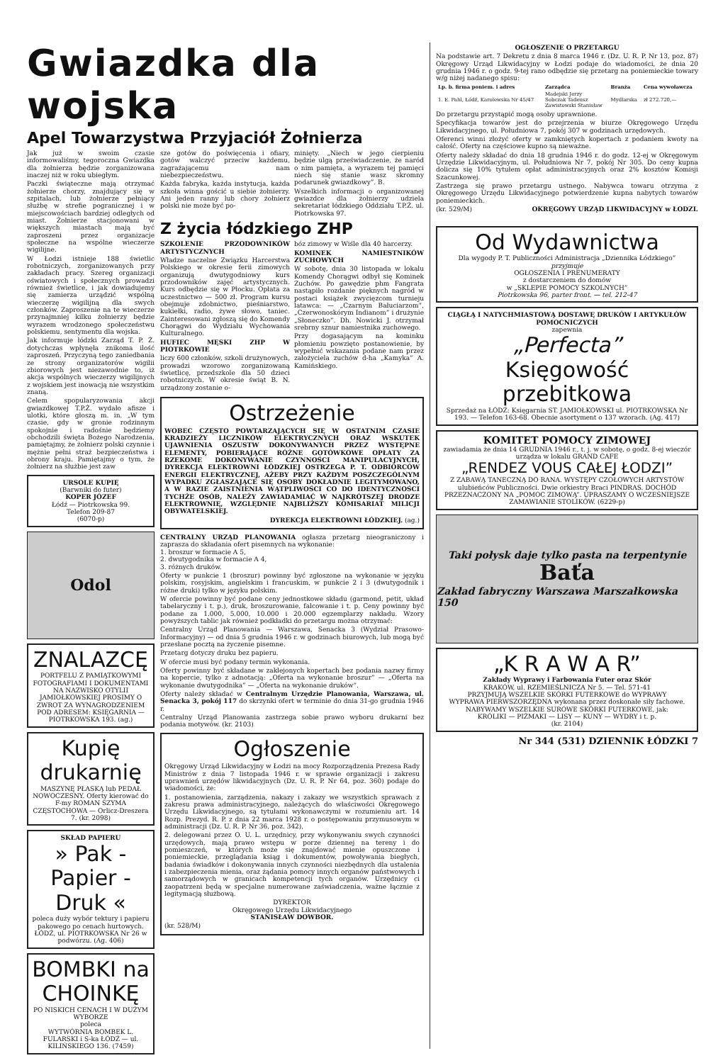Gwiazdka dla wojska
Apel Towarzystwa Przyjaciół Żołnierza
Jak już w swoim czasie informowaliśmy, tegoroczna Gwiazdka dla żołnierza będzie zorganizowana inaczej niż w roku ubiegłym.
Paczki świąteczne mają otrzymać żołnierze chorzy, znajdujący się w szpitalach, lub żołnierze pełniący służbę w strefie pogranicznej i w miejscowościach bardziej odległych od miast. Żołnierze stacjonowani w większych miastach mają być zaproszeni przez organizacje społeczne na wspólne wieczerze wigilijne.
W Łodzi istnieje 188 świetlic robotniczych, zorganizowanych przy zakładach pracy. Szereg organizacji oświatowych i społecznych prowadzi również świetlice, i jak dowiadujemy się zamierza urządzić wspólną wieczerzę wigilijną dla swych członków. Zaproszenie na te wieczerze przynajmniej kilku żołnierzy będzie wyrazem wrodzonego społeczeństwu polskiemu, sentymentu dla wojska.
Jak informuje łódzki Zarząd T. P. Ż. dotychczas wpłynęła znikoma ilość zaproszeń. Przyczyną tego zaniedbania ze strony organizatorów wigilii zbiorowych jest niezawodnie to, iż akcja wspólnych wieczerzy wigilijnych z wojskiem jest inowacją nie wszystkim znaną.
Celem spopularyzowania akcji gwiazdkowej T.P.Ż. wydało afisze i ulotki, które głoszą m. in. „W tym czasie, gdy w gronie rodzinnym spokojnie i radośnie będziemy obchodzili święta Bożego Narodzenia, pamiętajmy, że żołnierz polski czynnie i mężnie pełni straż bezpieczeństwa i obrony kraju. Pamiętajmy o tym, że żołnierz na służbie jest zaw
URSOLE KUPIĘ
(Barwniki do futer)
KOPER JÓZEF
Łódź — Piotrkowska 99.
Telefon 209-87
(6070-p)
Odol
ZNALAZCĘ
PORTFELU Z PAMIĄTKOWYMI FOTOGRAFIAMI I DOKUMENTAMI NA NAZWISKO OTYLII JAMIOŁKOWSKIEJ PROSIMY O ZWROT ZA WYNAGRODZENIEM POD ADRESEM: KSIĘGARNIA — PIOTRKOWSKA 193. (ag.)
Kupię drukarnię
MASZYNĘ PŁASKĄ lub PEDAŁ NOWOCZESNY. Oferty kierować do F-my ROMAN SZYMA CZĘSTOCHOWA — Orlicz-Dreszera 7. (kr. 2098)
SKŁAD PAPIERU
» Pak - Papier - Druk «
poleca duży wybór tektury i papieru pakowego po cenach hurtowych. ŁÓDŹ, ul. PIOTRKOWSKA Nr 26 w podwórzu. (Ag. 406)
BOMBKI na CHOINKĘ
PO NISKICH CENACH I W DUŻYM WYBORZE
poleca
WYTWÓRNIA BOMBEK L. FULARSKI i S-ka ŁÓDŹ — ul. KILIŃSKIEGO 136. (7459)
sze gotów do poświęcenia i ofiary, gotów walczyć przeciw każdemu, zagrażającemu nam niebezpieczeństwu.
Każda fabryka, każda instytucja, każda szkoła winna gościć u siebie żołnierzy. Ani jeden ranny lub chory żołnierz polski nie może być po-
minięty. „Niech w jego cierpieniu będzie ulgą przeświadczenie, że naród o nim pamięta, a wyrazem tej pamięci niech się stanie wasz skromny podarunek gwiazdkowy”. B.
Wszelkich informacji o organizowanej gwiazdce dla żołnierzy udziela sekretariat łódzkiego Oddziału T.P.Ż. ul. Piotrkowska 97.
Z życia łódzkiego ZHP
SZKOLENIE PRZODOWNIKÓW ARTYSTYCZNYCH
Władze naczelne Związku Harcerstwa Polskiego w okresie ferii zimowych organizują dwutygodniowy kurs przodowników zajęć artystycznych. Kurs odbędzie się w Płocku. Opłata za uczestnictwo — 500 zł. Program kursu obejmuje zdobnictwo, pieśniarstwo, kukiełki, radio, żywe słowo, taniec. Zainteresowani zgłoszą się do Komendy Chorągwi do Wydziału Wychowania Kulturalnego.
HUFIEC MĘSKI ZHP W PIOTRKOWIE
liczy 600 członków, szkoli drużynowych, prowadzi wzorowo zorganizowaną świetlicę, przedszkole dla 50 dzieci robotniczych. W okresie świąt B. N. urządzony zostanie o-
bóz zimowy w Wiśle dla 40 harcerzy.
KOMINEK NAMIESTNIKÓW ZUCHOWYCH
W sobotę, dnia 30 listopada w lokalu Komendy Chorągwi odbył się Kominek Zuchów. Po gawędzie phm Fangrata nastąpiło rozdanie pięknych nagród w postaci książek zwycięzcom turnieju latawca: — „Czarnym Bałuciarzom”, „Czerwonoskórym Indianom” i drużynie „Słoneczko”. Dh. Nowicki J. otrzymał srebrny sznur namiestnika zuchowego.
Przy dogasającym na kominku płomieniu powzięto postanowienie, by wypełnić wskazania podane nam przez założyciela zuchów d-ha „Kamyka” A. Kamińskiego.
Ostrzeżenie
WOBEC CZĘSTO POWTARZAJĄCYCH SIĘ W OSTATNIM CZASIE KRADZIEŻY LICZNIKÓW ELEKTRYCZNYCH ORAZ WSKUTEK UJAWNIENIA OSZUSTW DOKONYWANYCH PRZEZ WYSTĘPNE ELEMENTY, POBIERAJĄCE RÓŻNE GOTÓWKOWE OPŁATY ZA RZEKOME DOKONYWANIE CZYNNOŚCI MANIPULACYJNYCH, DYREKCJA ELEKTROWNI ŁÓDZKIEJ OSTRZEGA P. T. ODBIORCÓW ENERGII ELEKTRYCZNEJ, AŻEBY PRZY KAŻDYM POSZCZEGÓLNYM WYPADKU ZGŁASZAJĄCE SIĘ OSOBY DOKŁADNIE LEGITYMOWANO, A W RAZIE ZAISTNIENIA WĄTPLIWOŚCI CO DO IDENTYCZNOŚCI TYCHŻE OSÓB, NALEŻY ZAWIADAMIAĆ W NAJKRÓTSZEJ DRODZE ELEKTROWNIĘ, WZGLĘDNIE NAJBLIŻSZY KOMISARIAT MILICJI OBYWATELSKIEJ.
DYREKCJA ELEKTROWNI ŁÓDZKIEJ. (ag.)
CENTRALNY URZĄD PLANOWANIA ogłasza przetarg nieograniczony i zaprasza do składania ofert pisemnych na wykonanie:
1. broszur w formacie A 5,
2. dwutygodnika w formacie A 4,
3. różnych druków.
Oferty w punkcie 1 (broszur) powinny być zgłoszone na wykonanie w języku polskim, rosyjskim, angielskim i francuskim, w punkcie 2 i 3 (dwutygodnik i różne druki) tylko w języku polskim.
W ofercie powinny być podane ceny jednostkowe składu (garmond, petit, układ tabelaryczny i t. p.), druk, broszurowanie, falcowanie i t. p. Ceny powinny być podane za 1.000, 5.000, 10.000 i 20.000 egzemplarzy nakładu. Wzory powyższych tablic jak również podkładki do przetargu można otrzymać:
Centralny Urząd Planowania — Warszawa, Senacka 3 (Wydział Prasowo-Informacyjny) — od dnia 5 grudnia 1946 r. w godzinach biurowych, lub mogą być przesłane pocztą na życzenie pisemne.
Przetarg dotyczy druku bez papieru.
W ofercie musi być podany termin wykonania.
Oferty powinny być składane w zaklejonych kopertach bez podania nazwy firmy na kopercie, tylko z adnotacją: „Oferta na wykonanie broszur” — „Oferta na wykonanie dwutygodnika” — „Oferta na wykonanie druków”.
Oferty należy składać w Centralnym Urzędzie Planowania, Warszawa, ul. Senacka 3, pokój 117 do skrzynki ofert w terminie do dnia 31-go grudnia 1946 r.
Centralny Urząd Planowania zastrzega sobie prawo wyboru drukarni bez podania motywów. (kr. 2103)
Ogłoszenie
Okręgowy Urząd Likwidacyjny w Łodzi na mocy Rozporządzenia Prezesa Rady Ministrów z dnia 7 listopada 1946 r. w sprawie organizacji i zakresu uprawnień urzędów likwidacyjnych (Dz. U. R. P. Nr 64, poz. 360) podaje do wiadomości, że:
1. postanowienia, zarządzenia, nakazy i zakazy we wszystkich sprawach z zakresu prawa administracyjnego, należących do właściwości Okręgowego Urzędu Likwidacyjnego, są tytułami wykonawczymi w rozumieniu art. 14 Rozp. Prezyd. R. P. z dnia 22 marca 1928 r. o postępowaniu przymusowym w administracji (Dz. U. R. P. Nr 36, poz. 342),
2. delegowani przez O. U. L. urzędnicy, przy wykonywaniu swych czynności urzędowych, mają prawo wstępu w porze dziennej na tereny i do pomieszczeń, w których może się znajdować mienie opuszczone i poniemieckie, przeglądania ksiąg i dokumentów, powoływania biegłych, badania świadków i dokonywania innych czynności niezbędnych dla ustalenia i zabezpieczenia mienia, oraz żądania pomocy innych organów państwowych i samorządowych w granicach kompetencji tych organów. Urzędnicy ci zaopatrzeni będą w specjalne numerowane zaświadczenia, ważne łącznie z legitymacją służbową.
DYREKTOR
Okręgowego Urzędu Likwidacyjnego
STANISŁAW DOWBOR.
(kr. 528/M)
OGŁOSZENIE O PRZETARGU
Na podstawie art. 7 Dekretu z dnia 8 marca 1946 r. (Dz. U. R. P. Nr 13, poz. 87) Okręgowy Urząd Likwidacyjny w Łodzi podaje do wiadomości, że dnia 20 grudnia 1946 r. o godz. 9-tej rano odbędzie się przetarg na poniemieckie towary w/g niżej nadanego spisu:
| Lp. b. firma poniem. i adres | Zarządca | Branża | Cena wywoławcza |
| --- | --- | --- | --- |
| 1. E. Pahl, Łódź, Karolewska Nr 45/47 | Madejski Jerzy Sobczak Tadeusz Zawistowski Stanisław | Mydlarska | zł 272.720,— |
Do przetargu przystąpić mogą osoby uprawnione.
Specyfikacja towarów jest do przejrzenia w biurze Okręgowego Urzędu Likwidacyjnego, ul. Południowa 7, pokój 307 w godzinach urzędowych.
Oferenci winni złożyć oferty w zamkniętych kopertach z podaniem kwoty na całość. Oferty na częściowe kupno są nieważne.
Oferty należy składać do dnia 18 grudnia 1946 r. do godz. 12-ej w Okręgowym Urzędzie Likwidacyjnym, ul. Południowa Nr 7, pokój Nr 305. Do ceny kupna dolicza się 10% tytułem opłat administracyjnych oraz 2% kosztów Komisji Szacunkowej.
Zastrzega się prawo przetargu ustnego. Nabywca towaru otrzyma z Okręgowego Urzędu Likwidacyjnego potwierdzenie kupna nabytych towarów poniemieckich.
(kr. 529/M) OKRĘGOWY URZĄD LIKWIDACYJNY w ŁODZI.
Od Wydawnictwa
Dla wygody P. T. Publiczności Administracja „Dziennika Łódzkiego”
przyjmuje
OGŁOSZENIA I PRENUMERATY
z dostarczeniem do domów
w „SKLEPIE POMOCY SZKOLNYCH”
Piotrkowska 96, parter front. — tel. 212-47
CIĄGŁĄ I NATYCHMIASTOWĄ DOSTAWĘ DRUKÓW I ARTYKUŁÓW POMOCNICZYCH
zapewnia
„Perfecta”
Księgowość przebitkowa
Sprzedaż na ŁÓDŹ: Księgarnia ST. JAMIOŁKOWSKI ul. PIOTRKOWSKA Nr 193. — Telefon 163-68. Obecnie asortyment o 137 wzorach. (Ag. 417)
KOMITET POMOCY ZIMOWEJ
zawiadamia że dnia 14 GRUDNIA 1946 r., t. j. w sobotę, o godz. 8-ej wieczór urządza w lokalu GRAND CAFE
„RENDEZ VOUS CAŁEJ ŁODZI”
Z ZABAWĄ TANECZNĄ DO RANA. WYSTĘPY CZOŁOWYCH ARTYSTÓW ulubieńców Publiczności. Dwie orkiestry Braci PINDRAS. DOCHÓD PRZEZNACZONY NA „POMOC ZIMOWĄ”. UPRASZAMY O WCZEŚNIEJSZE ZAMAWIANIE STOLIKÓW. (6229-p)
Taki połysk daje tylko pasta na terpentynie
Baťa
Zakład fabryczny Warszawa Marszałkowska 150
„K R A W A R”
Zakłady Wyprawy i Farbowania Futer oraz Skór
KRAKÓW, ul. RZEMIEŚLNICZA Nr 5. — Tel. 571-41
PRZYJMUJĄ WSZELKIE SKÓRKI FUTERKOWE do WYPRAWY
WYPRAWA PIERWSZORZĘDNA wykonana przez doskonałe siły fachowe.
NABYWAMY WSZELKIE SUROWE SKÓRKI FUTERKOWE, jak:
KRÓLIKI — PIŻMAKI — LISY — KUNY — WYDRY i t. p.
(kr. 2104)
Nr 344 (531) DZIENNIK ŁÓDZKI 7